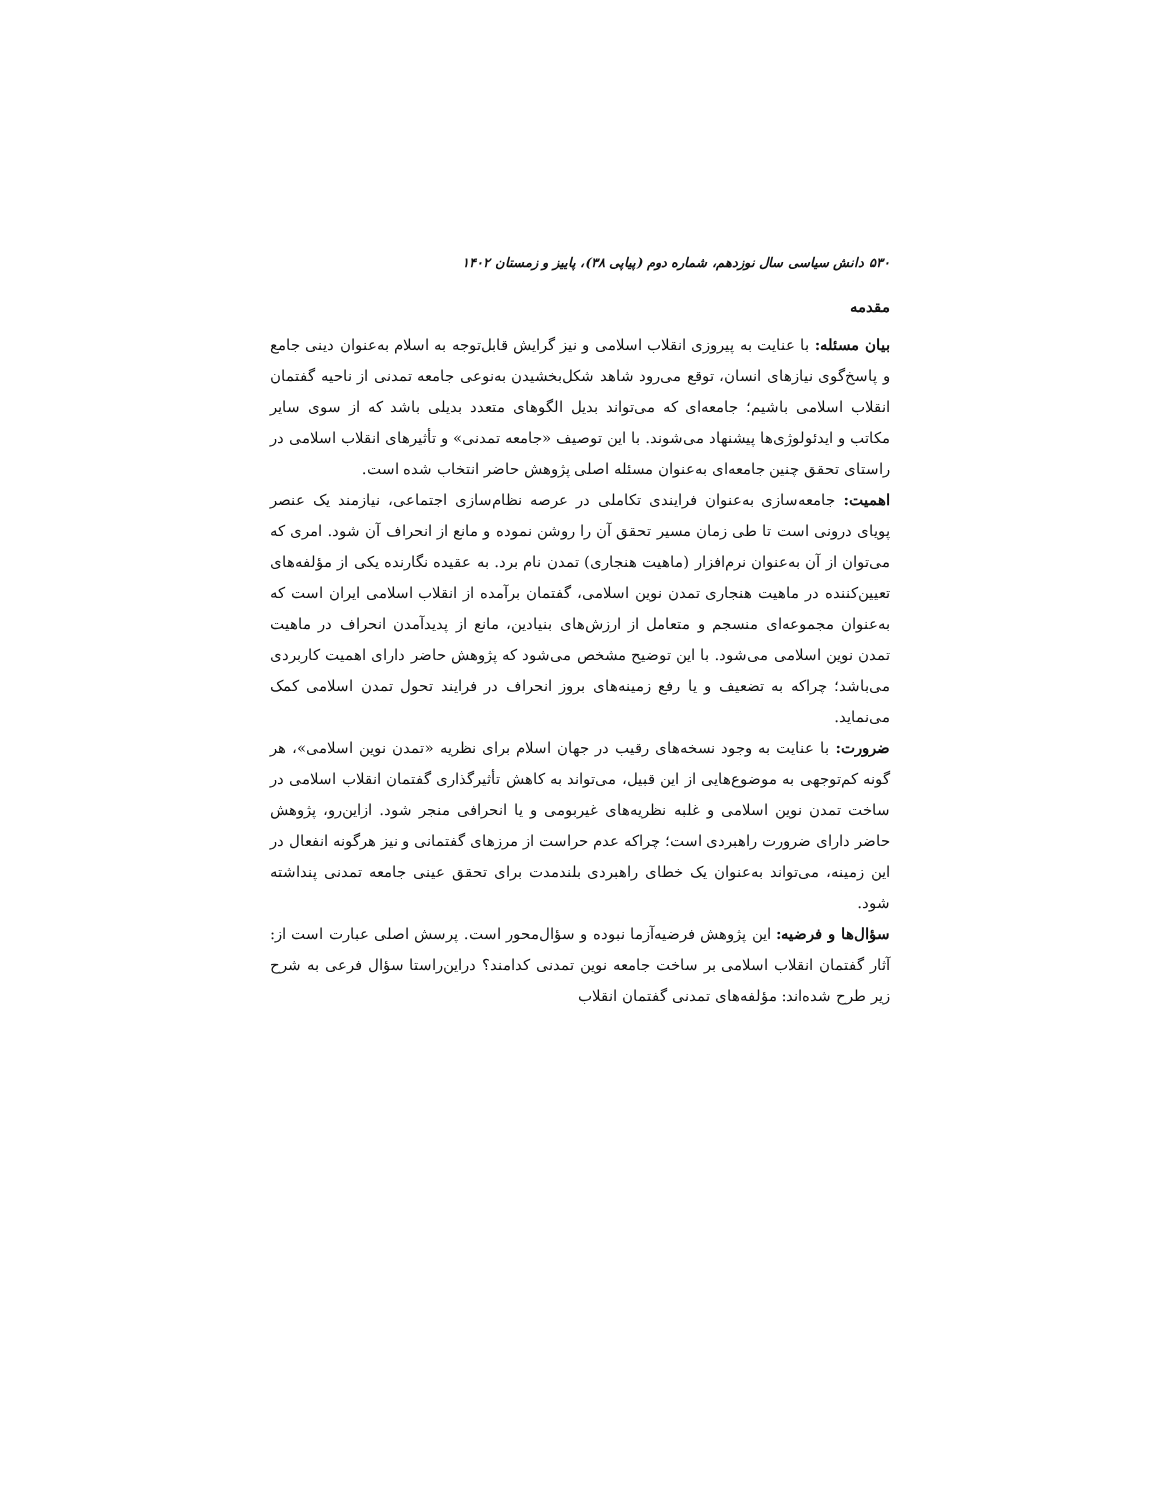۵۳۰ دانش سیاسی سال نوزدهم، شماره دوم (پیاپی ۳۸)، پاییز و زمستان ۱۴۰۲
مقدمه
بیان مسئله: با عنایت به پیروزی انقلاب اسلامی و نیز گرایش قابل‌توجه به اسلام به‌عنوان دینی جامع و پاسخ‌گوی نیازهای انسان، توقع می‌رود شاهد شکل‌بخشیدن به‌نوعی جامعه تمدنی از ناحیه گفتمان انقلاب اسلامی باشیم؛ جامعه‌ای که می‌تواند بدیل الگوهای متعدد بدیلی باشد که از سوی سایر مکاتب و ایدئولوژی‌ها پیشنهاد می‌شوند. با این توصیف «جامعه تمدنی» و تأثیرهای انقلاب اسلامی در راستای تحقق چنین جامعه‌ای به‌عنوان مسئله اصلی پژوهش حاضر انتخاب شده است.
اهمیت: جامعه‌سازی به‌عنوان فرایندی تکاملی در عرصه نظام‌سازی اجتماعی، نیازمند یک عنصر پویای درونی است تا طی زمان مسیر تحقق آن را روشن نموده و مانع از انحراف آن شود. امری که می‌توان از آن به‌عنوان نرم‌افزار (ماهیت هنجاری) تمدن نام برد. به عقیده نگارنده یکی از مؤلفه‌های تعیین‌کننده در ماهیت هنجاری تمدن نوین اسلامی، گفتمان برآمده از انقلاب اسلامی ایران است که به‌عنوان مجموعه‌ای منسجم و متعامل از ارزش‌های بنیادین، مانع از پدیدآمدن انحراف در ماهیت تمدن نوین اسلامی می‌شود. با این توضیح مشخص می‌شود که پژوهش حاضر دارای اهمیت کاربردی می‌باشد؛ چراکه به تضعیف و یا رفع زمینه‌های بروز انحراف در فرایند تحول تمدن اسلامی کمک می‌نماید.
ضرورت: با عنایت به وجود نسخه‌های رقیب در جهان اسلام برای نظریه «تمدن نوین اسلامی»، هر گونه کم‌توجهی به موضوع‌هایی از این قبیل، می‌تواند به کاهش تأثیرگذاری گفتمان انقلاب اسلامی در ساخت تمدن نوین اسلامی و غلبه نظریه‌های غیربومی و یا انحرافی منجر شود. ازاین‌رو، پژوهش حاضر دارای ضرورت راهبردی است؛ چراکه عدم حراست از مرزهای گفتمانی و نیز هرگونه انفعال در این زمینه، می‌تواند به‌عنوان یک خطای راهبردی بلندمدت برای تحقق عینی جامعه تمدنی پنداشته شود.
سؤال‌ها و فرضیه: این پژوهش فرضیه‌آزما نبوده و سؤال‌محور است. پرسش اصلی عبارت است از: آثار گفتمان انقلاب اسلامی بر ساخت جامعه نوین تمدنی کدامند؟ دراین‌راستا سؤال فرعی به شرح زیر طرح شده‌اند: مؤلفه‌های تمدنی گفتمان انقلاب